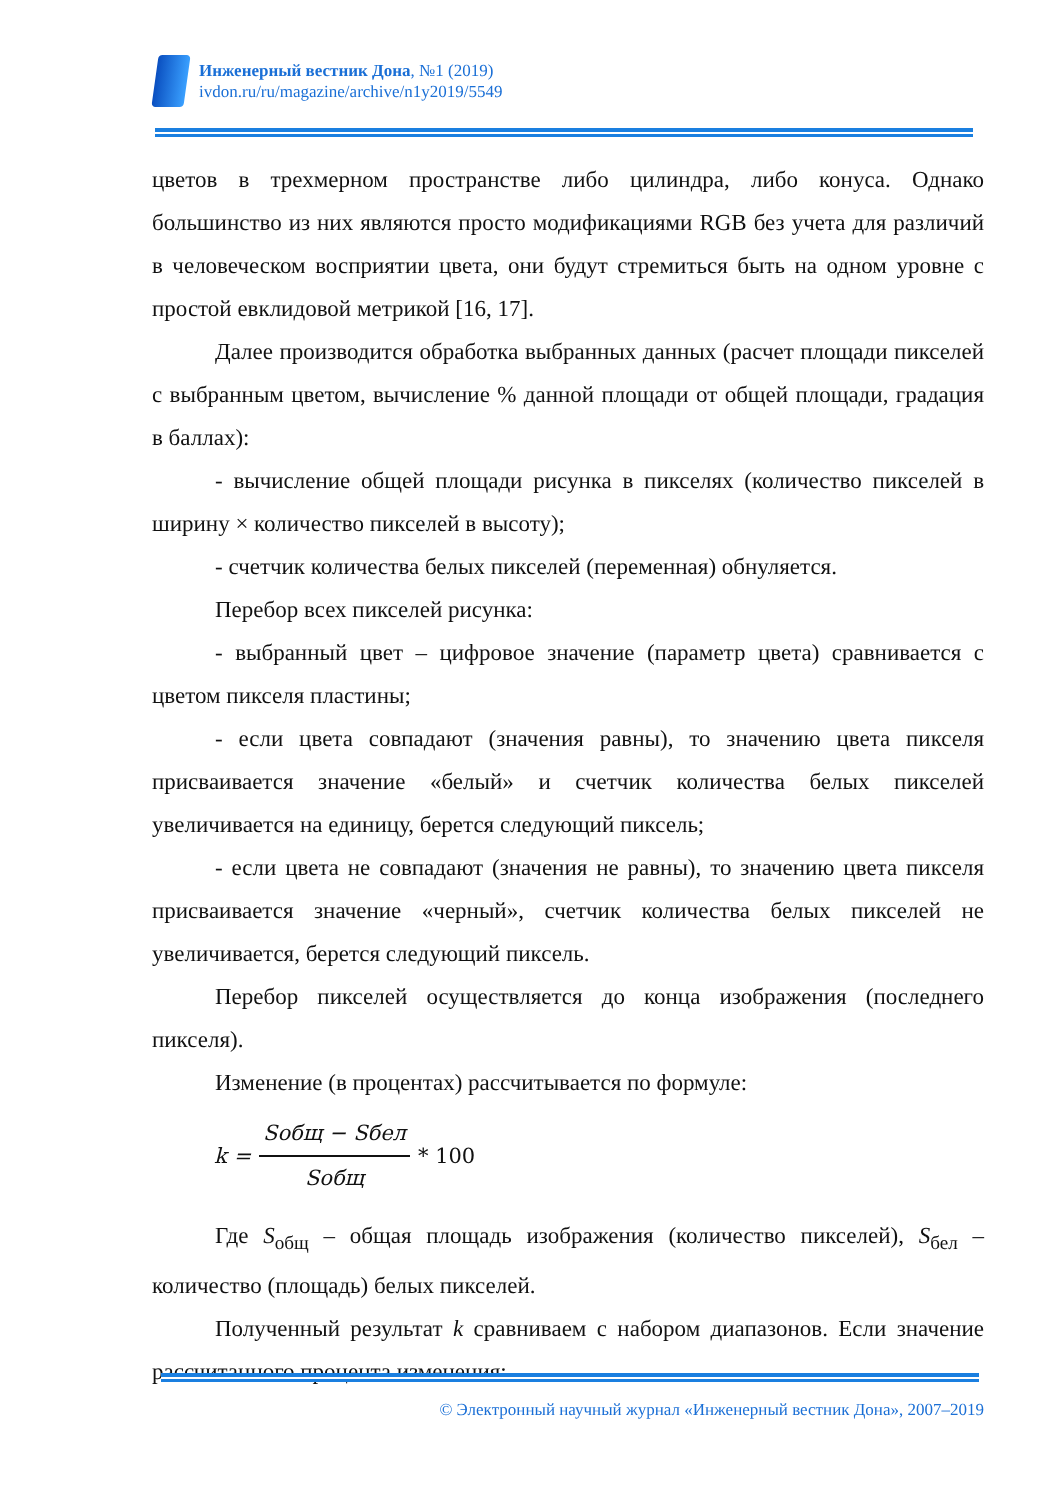Инженерный вестник Дона, №1 (2019)
ivdon.ru/ru/magazine/archive/n1y2019/5549
цветов в трехмерном пространстве либо цилиндра, либо конуса. Однако большинство из них являются просто модификациями RGB без учета для различий в человеческом восприятии цвета, они будут стремиться быть на одном уровне с простой евклидовой метрикой [16, 17].
Далее производится обработка выбранных данных (расчет площади пикселей с выбранным цветом, вычисление % данной площади от общей площади, градация в баллах):
- вычисление общей площади рисунка в пикселях (количество пикселей в ширину × количество пикселей в высоту);
- счетчик количества белых пикселей (переменная) обнуляется.
Перебор всех пикселей рисунка:
- выбранный цвет – цифровое значение (параметр цвета) сравнивается с цветом пикселя пластины;
- если цвета совпадают (значения равны), то значению цвета пикселя присваивается значение «белый» и счетчик количества белых пикселей увеличивается на единицу, берется следующий пиксель;
- если цвета не совпадают (значения не равны), то значению цвета пикселя присваивается значение «черный», счетчик количества белых пикселей не увеличивается, берется следующий пиксель.
Перебор пикселей осуществляется до конца изображения (последнего пикселя).
Изменение (в процентах) рассчитывается по формуле:
k = Sобщ − Sбел Sобщ * 100
Где S<sub>общ</sub> – общая площадь изображения (количество пикселей), S<sub>бел</sub> – количество (площадь) белых пикселей.
Полученный результат k сравниваем с набором диапазонов. Если значение рассчитанного процента изменения:
© Электронный научный журнал «Инженерный вестник Дона», 2007–2019